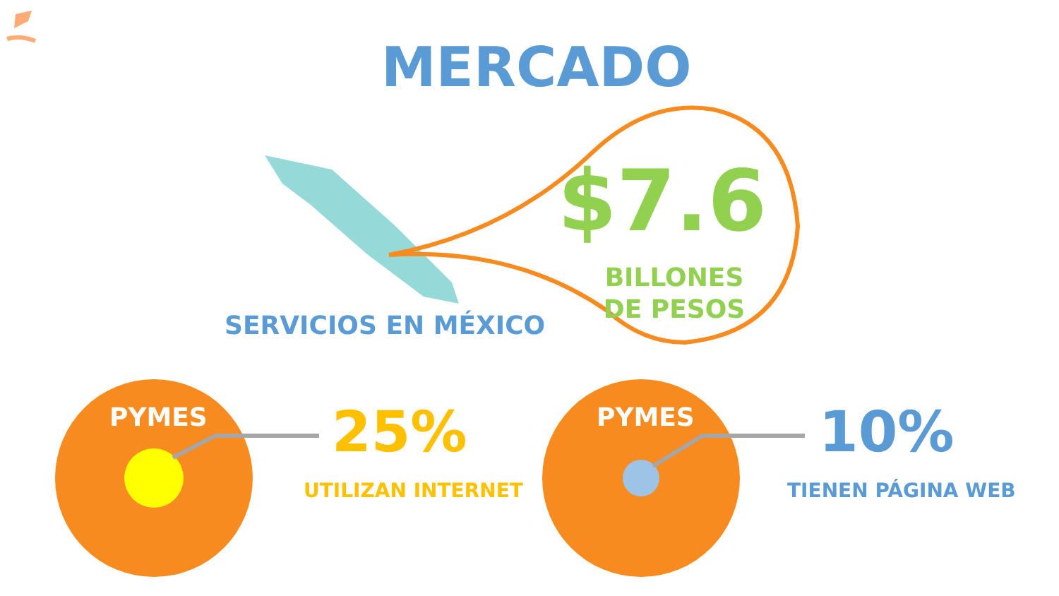MERCADO
$7.6
BILLONES DE PESOS
SERVICIOS EN MÉXICO
PYMES 25%
UTILIZAN INTERNET
PYMES 10%
TIENEN PÁGINA WEB